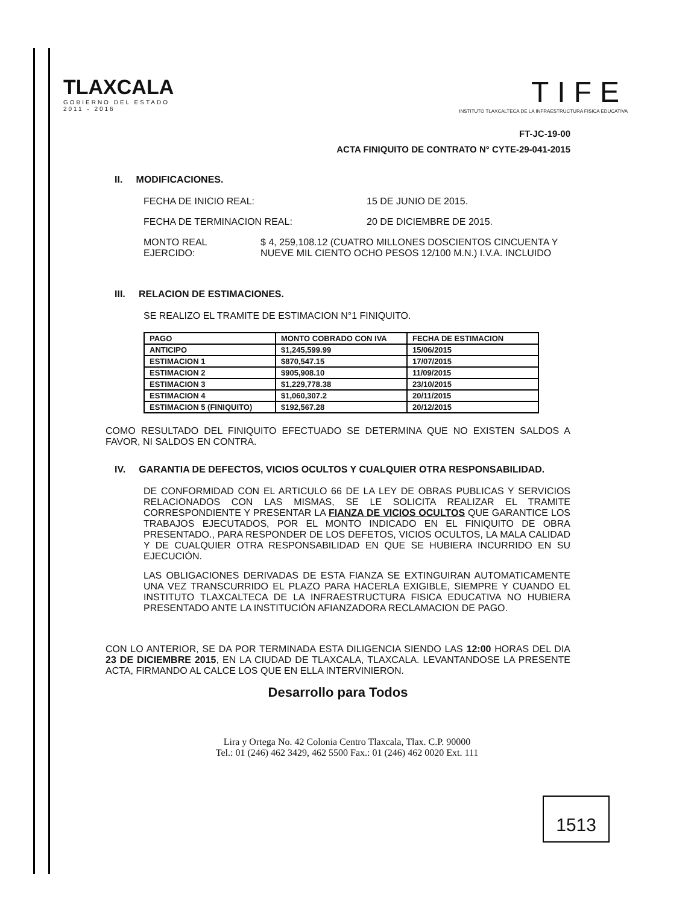TLAXCALA
GOBIERNO DEL ESTADO
2011 - 2016
TIFE
INSTITUTO TLAXCALTECA DE LA INFRAESTRUCTURA FISICA EDUCATIVA
FT-JC-19-00
ACTA FINIQUITO DE CONTRATO N° CYTE-29-041-2015
II. MODIFICACIONES.
FECHA DE INICIO REAL: 15 DE JUNIO DE 2015.
FECHA DE TERMINACION REAL: 20 DE DICIEMBRE DE 2015.
MONTO REAL EJERCIDO: $ 4, 259,108.12 (CUATRO MILLONES DOSCIENTOS CINCUENTA Y NUEVE MIL CIENTO OCHO PESOS 12/100 M.N.) I.V.A. INCLUIDO
III. RELACION DE ESTIMACIONES.
SE REALIZO EL TRAMITE DE ESTIMACION N°1 FINIQUITO.
| PAGO | MONTO COBRADO CON IVA | FECHA DE ESTIMACION |
| --- | --- | --- |
| ANTICIPO | $1,245,599.99 | 15/06/2015 |
| ESTIMACION 1 | $870,547.15 | 17/07/2015 |
| ESTIMACION 2 | $905,908.10 | 11/09/2015 |
| ESTIMACION 3 | $1,229,778.38 | 23/10/2015 |
| ESTIMACION 4 | $1,060,307.2 | 20/11/2015 |
| ESTIMACION 5 (FINIQUITO) | $192,567.28 | 20/12/2015 |
COMO RESULTADO DEL FINIQUITO EFECTUADO SE DETERMINA QUE NO EXISTEN SALDOS A FAVOR, NI SALDOS EN CONTRA.
IV. GARANTIA DE DEFECTOS, VICIOS OCULTOS Y CUALQUIER OTRA RESPONSABILIDAD.
DE CONFORMIDAD CON EL ARTICULO 66 DE LA LEY DE OBRAS PUBLICAS Y SERVICIOS RELACIONADOS CON LAS MISMAS, SE LE SOLICITA REALIZAR EL TRAMITE CORRESPONDIENTE Y PRESENTAR LA FIANZA DE VICIOS OCULTOS QUE GARANTICE LOS TRABAJOS EJECUTADOS, POR EL MONTO INDICADO EN EL FINIQUITO DE OBRA PRESENTADO., PARA RESPONDER DE LOS DEFETOS, VICIOS OCULTOS, LA MALA CALIDAD Y DE CUALQUIER OTRA RESPONSABILIDAD EN QUE SE HUBIERA INCURRIDO EN SU EJECUCIÓN.
LAS OBLIGACIONES DERIVADAS DE ESTA FIANZA SE EXTINGUIRAN AUTOMATICAMENTE UNA VEZ TRANSCURRIDO EL PLAZO PARA HACERLA EXIGIBLE, SIEMPRE Y CUANDO EL INSTITUTO TLAXCALTECA DE LA INFRAESTRUCTURA FISICA EDUCATIVA NO HUBIERA PRESENTADO ANTE LA INSTITUCIÓN AFIANZADORA RECLAMACION DE PAGO.
CON LO ANTERIOR, SE DA POR TERMINADA ESTA DILIGENCIA SIENDO LAS 12:00 HORAS DEL DIA 23 DE DICIEMBRE 2015, EN LA CIUDAD DE TLAXCALA, TLAXCALA. LEVANTANDOSE LA PRESENTE ACTA, FIRMANDO AL CALCE LOS QUE EN ELLA INTERVINIERON.
Desarrollo para Todos
1513
Lira y Ortega No. 42 Colonia Centro Tlaxcala, Tlax. C.P. 90000
Tel.: 01 (246) 462 3429, 462 5500 Fax.: 01 (246) 462 0020 Ext. 111